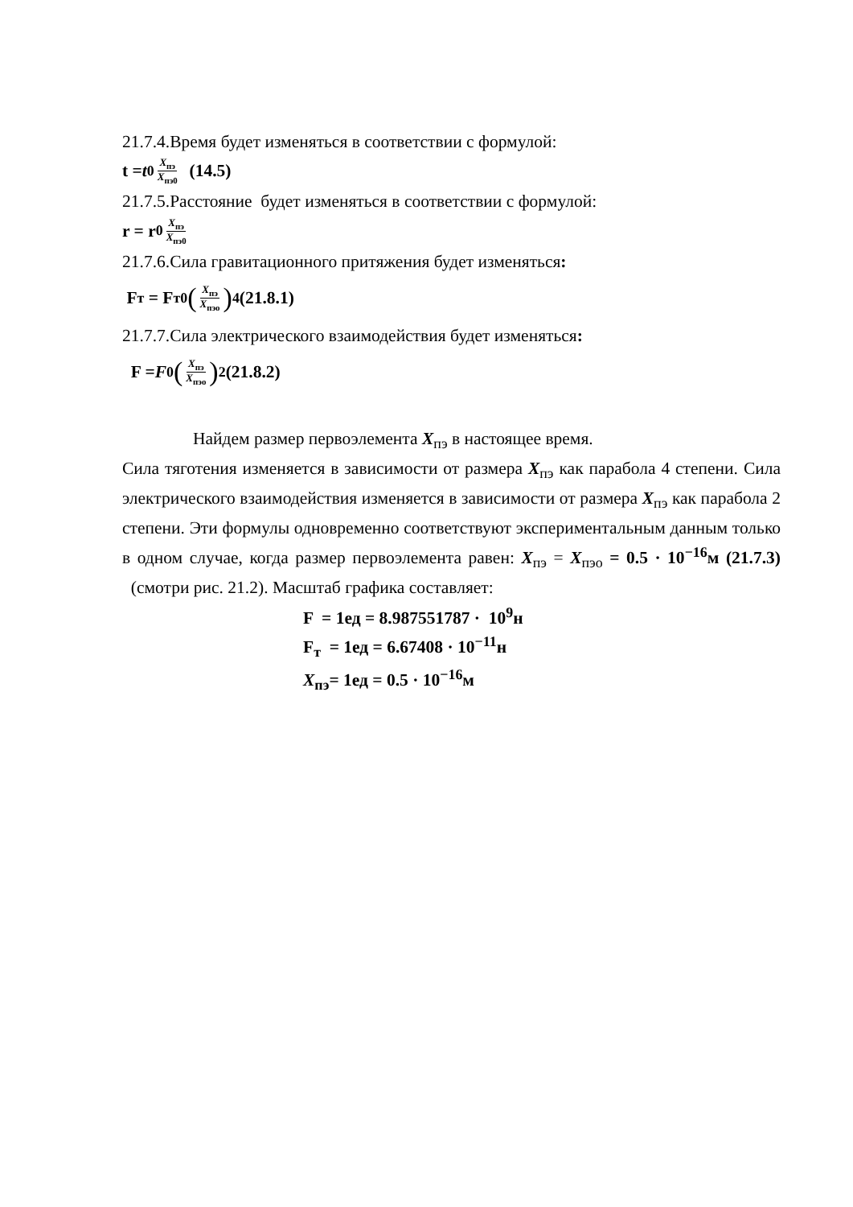21.7.4.Время будет изменяться в соответствии с формулой:
t = t<sub>0</sub> X<sub>пэ</sub> X<sub>пэ0</sub> (14.5)
21.7.5.Расстояние будет изменяться в соответствии с формулой:
r = r<sub>0</sub> X<sub>пэ</sub> X<sub>пэ0</sub>
21.7.6.Сила гравитационного притяжения будет изменяться:
F<sub>т</sub> = F<sub>т0</sub> (X<sub>пэ</sub> X<sub>пэо</sub>)<sup>4</sup>(21.8.1)
21.7.7.Сила электрического взаимодействия будет изменяться:
F = F<sub>0</sub> (X<sub>пэ</sub> X<sub>пэо</sub>)<sup>2</sup>(21.8.2)
Найдем размер первоэлемента X<sub>пэ</sub> в настоящее время.
Сила тяготения изменяется в зависимости от размера X<sub>пэ</sub> как парабола 4 степени. Сила электрического взаимодействия изменяется в зависимости от размера X<sub>пэ</sub> как парабола 2 степени. Эти формулы одновременно соответствуют экспериментальным данным только в одном случае, когда размер первоэлемента равен: X<sub>пэ</sub> = X<sub>пэо</sub> = 0.5 · 10<sup>−16</sup>м (21.7.3) (смотри рис. 21.2). Масштаб графика составляет:
F = 1ед = 8.987551787 · 10<sup>9</sup>н
F<sub>т</sub> = 1ед = 6.67408 · 10<sup>−11</sup>н
X<sub>пэ</sub>= 1ед = 0.5 · 10<sup>−16</sup>м